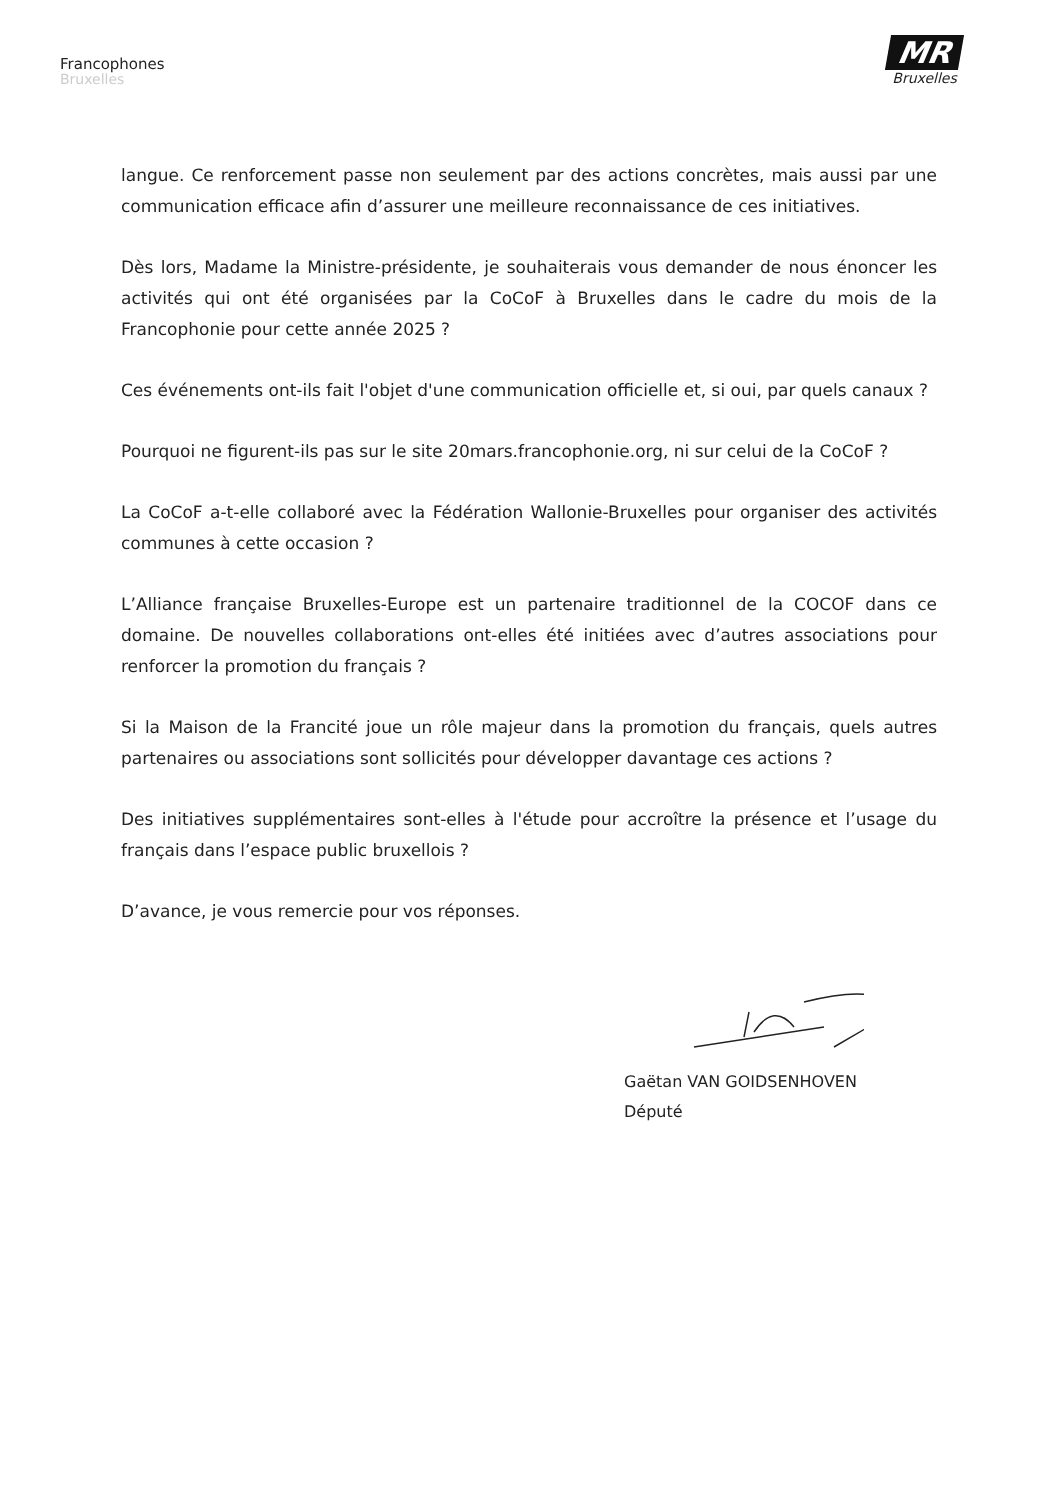Francophones
Bruxelles
MR
Bruxelles
langue. Ce renforcement passe non seulement par des actions concrètes, mais aussi par une communication efficace afin d’assurer une meilleure reconnaissance de ces initiatives.
Dès lors, Madame la Ministre-présidente, je souhaiterais vous demander de nous énoncer les activités qui ont été organisées par la CoCoF à Bruxelles dans le cadre du mois de la Francophonie pour cette année 2025 ?
Ces événements ont-ils fait l'objet d'une communication officielle et, si oui, par quels canaux ?
Pourquoi ne figurent-ils pas sur le site 20mars.francophonie.org, ni sur celui de la CoCoF ?
La CoCoF a-t-elle collaboré avec la Fédération Wallonie-Bruxelles pour organiser des activités communes à cette occasion ?
L’Alliance française Bruxelles-Europe est un partenaire traditionnel de la COCOF dans ce domaine. De nouvelles collaborations ont-elles été initiées avec d’autres associations pour renforcer la promotion du français ?
Si la Maison de la Francité joue un rôle majeur dans la promotion du français, quels autres partenaires ou associations sont sollicités pour développer davantage ces actions ?
Des initiatives supplémentaires sont-elles à l'étude pour accroître la présence et l’usage du français dans l’espace public bruxellois ?
D’avance, je vous remercie pour vos réponses.
Gaëtan VAN GOIDSENHOVEN
Député